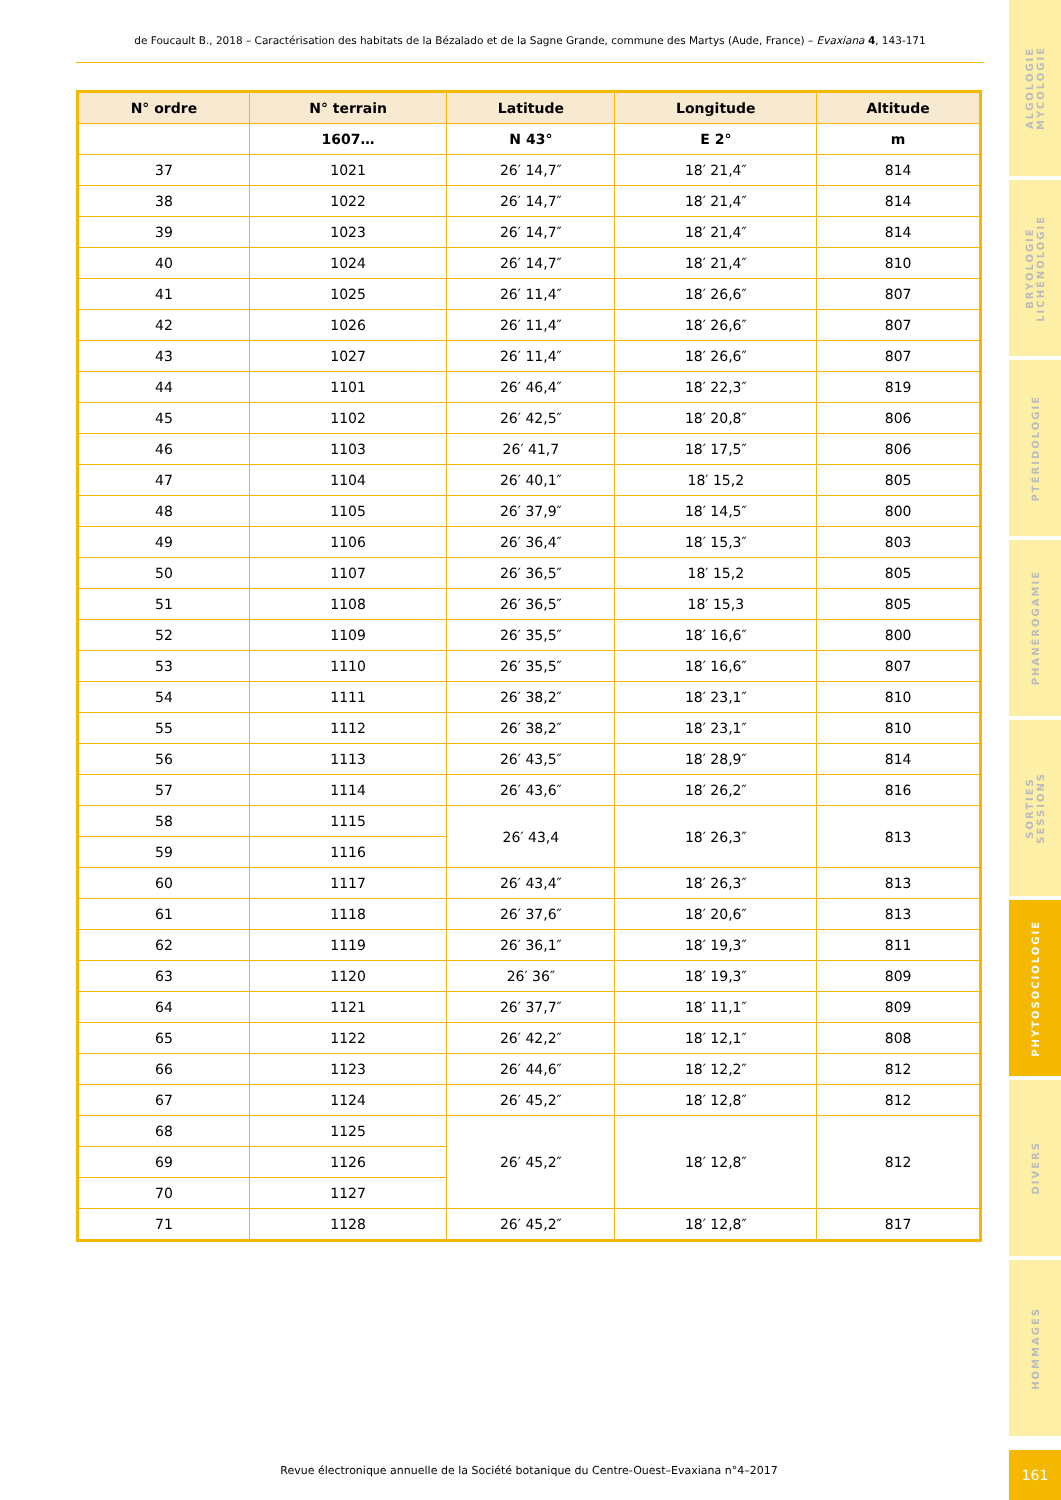de Foucault B., 2018 – Caractérisation des habitats de la Bézalado et de la Sagne Grande, commune des Martys (Aude, France) – Evaxiana 4, 143-171
| N° ordre | N° terrain | Latitude | Longitude | Altitude |
| --- | --- | --- | --- | --- |
| | 1607… | N 43° | E 2° | m |
| 37 | 1021 | 26′ 14,7″ | 18′ 21,4″ | 814 |
| 38 | 1022 | 26′ 14,7″ | 18′ 21,4″ | 814 |
| 39 | 1023 | 26′ 14,7″ | 18′ 21,4″ | 814 |
| 40 | 1024 | 26′ 14,7″ | 18′ 21,4″ | 810 |
| 41 | 1025 | 26′ 11,4″ | 18′ 26,6″ | 807 |
| 42 | 1026 | 26′ 11,4″ | 18′ 26,6″ | 807 |
| 43 | 1027 | 26′ 11,4″ | 18′ 26,6″ | 807 |
| 44 | 1101 | 26′ 46,4″ | 18′ 22,3″ | 819 |
| 45 | 1102 | 26′ 42,5″ | 18′ 20,8″ | 806 |
| 46 | 1103 | 26′ 41,7 | 18′ 17,5″ | 806 |
| 47 | 1104 | 26′ 40,1″ | 18′ 15,2 | 805 |
| 48 | 1105 | 26′ 37,9″ | 18′ 14,5″ | 800 |
| 49 | 1106 | 26′ 36,4″ | 18′ 15,3″ | 803 |
| 50 | 1107 | 26′ 36,5″ | 18′ 15,2 | 805 |
| 51 | 1108 | 26′ 36,5″ | 18′ 15,3 | 805 |
| 52 | 1109 | 26′ 35,5″ | 18′ 16,6″ | 800 |
| 53 | 1110 | 26′ 35,5″ | 18′ 16,6″ | 807 |
| 54 | 1111 | 26′ 38,2″ | 18′ 23,1″ | 810 |
| 55 | 1112 | 26′ 38,2″ | 18′ 23,1″ | 810 |
| 56 | 1113 | 26′ 43,5″ | 18′ 28,9″ | 814 |
| 57 | 1114 | 26′ 43,6″ | 18′ 26,2″ | 816 |
| 58 | 1115 | 26′ 43,4 | 18′ 26,3″ | 813 |
| 59 | 1116 | | | |
| 60 | 1117 | 26′ 43,4″ | 18′ 26,3″ | 813 |
| 61 | 1118 | 26′ 37,6″ | 18′ 20,6″ | 813 |
| 62 | 1119 | 26′ 36,1″ | 18′ 19,3″ | 811 |
| 63 | 1120 | 26′ 36″ | 18′ 19,3″ | 809 |
| 64 | 1121 | 26′ 37,7″ | 18′ 11,1″ | 809 |
| 65 | 1122 | 26′ 42,2″ | 18′ 12,1″ | 808 |
| 66 | 1123 | 26′ 44,6″ | 18′ 12,2″ | 812 |
| 67 | 1124 | 26′ 45,2″ | 18′ 12,8″ | 812 |
| 68 | 1125 | 26′ 45,2″ | 18′ 12,8″ | 812 |
| 69 | 1126 | | | |
| 70 | 1127 | | | |
| 71 | 1128 | 26′ 45,2″ | 18′ 12,8″ | 817 |
ALGOLOGIE
MYCOLOGIE
BRYOLOGIE
LICHÉNOLOGIE
PTÉRIDOLOGIE
PHANÉROGAMIE
SORTIES
SESSIONS
PHYTOSOCIOLOGIE
DIVERS
HOMMAGES
Revue électronique annuelle de la Société botanique du Centre-Ouest–Evaxiana n°4–2017
161